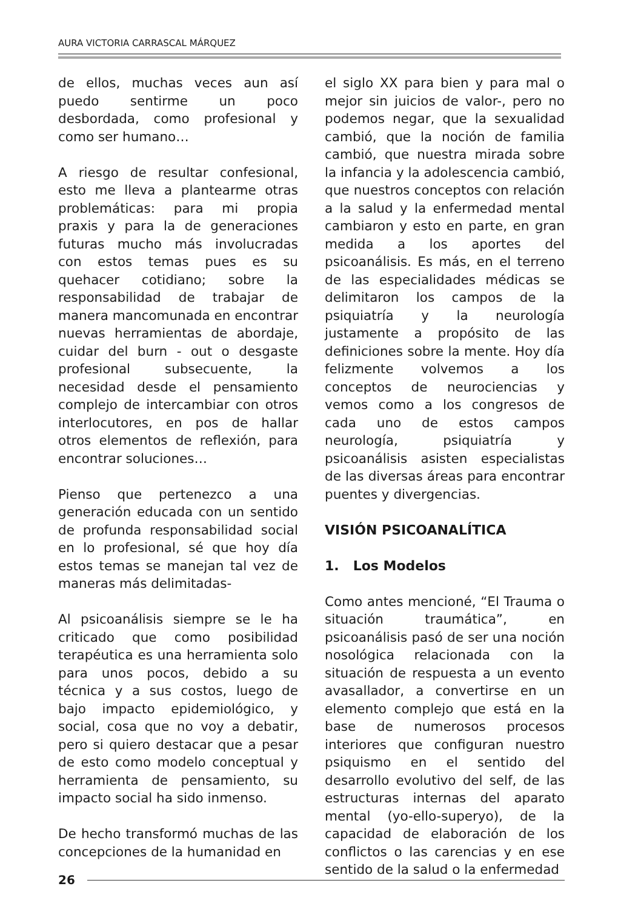AURA VICTORIA CARRASCAL MÁRQUEZ
de ellos, muchas veces aun así puedo sentirme un poco desbordada, como profesional y como ser humano…
A riesgo de resultar confesional, esto me lleva a plantearme otras problemáticas: para mi propia praxis y para la de generaciones futuras mucho más involucradas con estos temas pues es su quehacer cotidiano; sobre la responsabilidad de trabajar de manera mancomunada en encontrar nuevas herramientas de abordaje, cuidar del burn - out o desgaste profesional subsecuente, la necesidad desde el pensamiento complejo de intercambiar con otros interlocutores, en pos de hallar otros elementos de reflexión, para encontrar soluciones…
Pienso que pertenezco a una generación educada con un sentido de profunda responsabilidad social en lo profesional, sé que hoy día estos temas se manejan tal vez de maneras más delimitadas-
Al psicoanálisis siempre se le ha criticado que como posibilidad terapéutica es una herramienta solo para unos pocos, debido a su técnica y a sus costos, luego de bajo impacto epidemiológico, y social, cosa que no voy a debatir, pero si quiero destacar que a pesar de esto como modelo conceptual y herramienta de pensamiento, su impacto social ha sido inmenso.
De hecho transformó muchas de las concepciones de la humanidad en
el siglo XX para bien y para mal o mejor sin juicios de valor-, pero no podemos negar, que la sexualidad cambió, que la noción de familia cambió, que nuestra mirada sobre la infancia y la adolescencia cambió, que nuestros conceptos con relación a la salud y la enfermedad mental cambiaron y esto en parte, en gran medida a los aportes del psicoanálisis. Es más, en el terreno de las especialidades médicas se delimitaron los campos de la psiquiatría y la neurología justamente a propósito de las definiciones sobre la mente. Hoy día felizmente volvemos a los conceptos de neurociencias y vemos como a los congresos de cada uno de estos campos neurología, psiquiatría y psicoanálisis asisten especialistas de las diversas áreas para encontrar puentes y divergencias.
VISIÓN PSICOANALÍTICA
1. Los Modelos
Como antes mencioné, “El Trauma o situación traumática”, en psicoanálisis pasó de ser una noción nosológica relacionada con la situación de respuesta a un evento avasallador, a convertirse en un elemento complejo que está en la base de numerosos procesos interiores que configuran nuestro psiquismo en el sentido del desarrollo evolutivo del self, de las estructuras internas del aparato mental (yo-ello-superyo), de la capacidad de elaboración de los conflictos o las carencias y en ese sentido de la salud o la enfermedad
26